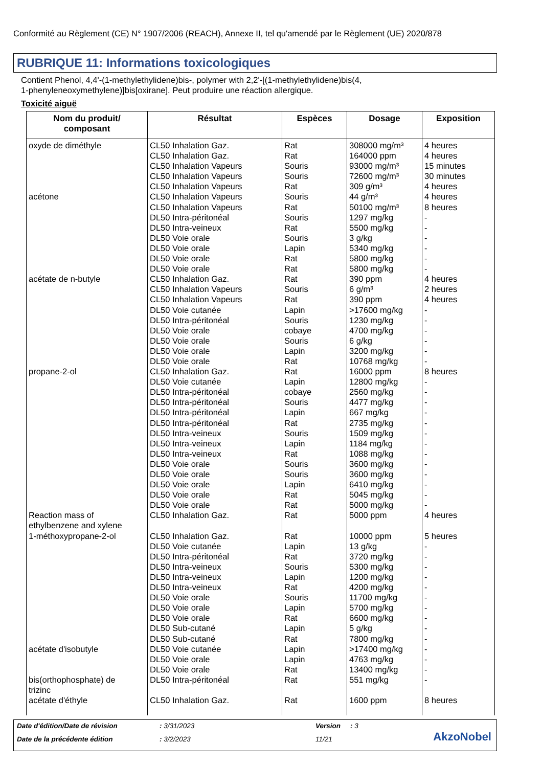Conformité au Règlement (CE) N° 1907/2006 (REACH), Annexe II, tel qu'amendé par le Règlement (UE) 2020/878
RUBRIQUE 11: Informations toxicologiques
Contient Phenol, 4,4'-(1-methylethylidene)bis-, polymer with 2,2'-[(1-methylethylidene)bis(4,
1-phenyleneoxymethylene)]bis[oxirane]. Peut produire une réaction allergique.
Toxicité aiguë
| Nom du produit/ composant | Résultat | Espèces | Dosage | Exposition |
| --- | --- | --- | --- | --- |
| oxyde de diméthyle acétone acétate de n-butyle propane-2-ol Reaction mass of ethylbenzene and xylene 1-méthoxypropane-2-ol acétate d'isobutyle bis(orthophosphate) de trizinc acétate d'éthyle | CL50 Inhalation Gaz. CL50 Inhalation Gaz. CL50 Inhalation Vapeurs CL50 Inhalation Vapeurs CL50 Inhalation Vapeurs CL50 Inhalation Vapeurs CL50 Inhalation Vapeurs DL50 Intra-péritonéal DL50 Intra-veineux DL50 Voie orale DL50 Voie orale DL50 Voie orale DL50 Voie orale CL50 Inhalation Gaz. CL50 Inhalation Vapeurs CL50 Inhalation Vapeurs DL50 Voie cutanée DL50 Intra-péritonéal DL50 Voie orale DL50 Voie orale DL50 Voie orale DL50 Voie orale CL50 Inhalation Gaz. DL50 Voie cutanée DL50 Intra-péritonéal DL50 Intra-péritonéal DL50 Intra-péritonéal DL50 Intra-péritonéal DL50 Intra-veineux DL50 Intra-veineux DL50 Intra-veineux DL50 Voie orale DL50 Voie orale DL50 Voie orale DL50 Voie orale DL50 Voie orale CL50 Inhalation Gaz. CL50 Inhalation Gaz. DL50 Voie cutanée DL50 Intra-péritonéal DL50 Intra-veineux DL50 Intra-veineux DL50 Intra-veineux DL50 Voie orale DL50 Voie orale DL50 Voie orale DL50 Sub-cutané DL50 Sub-cutané DL50 Voie cutanée DL50 Voie orale DL50 Voie orale DL50 Intra-péritonéal CL50 Inhalation Gaz. | Rat Rat Souris Souris Rat Souris Rat Souris Rat Souris Lapin Rat Rat Rat Souris Rat Lapin Souris cobaye Souris Lapin Rat Rat Lapin cobaye Souris Lapin Rat Souris Lapin Rat Souris Souris Lapin Rat Rat Rat Rat Lapin Rat Souris Lapin Rat Souris Lapin Rat Lapin Rat Lapin Lapin Rat Rat Rat | 308000 mg/m³ 164000 ppm 93000 mg/m³ 72600 mg/m³ 309 g/m³ 44 g/m³ 50100 mg/m³ 1297 mg/kg 5500 mg/kg 3 g/kg 5340 mg/kg 5800 mg/kg 5800 mg/kg 390 ppm 6 g/m³ 390 ppm >17600 mg/kg 1230 mg/kg 4700 mg/kg 6 g/kg 3200 mg/kg 10768 mg/kg 16000 ppm 12800 mg/kg 2560 mg/kg 4477 mg/kg 667 mg/kg 2735 mg/kg 1509 mg/kg 1184 mg/kg 1088 mg/kg 3600 mg/kg 3600 mg/kg 6410 mg/kg 5045 mg/kg 5000 mg/kg 5000 ppm 10000 ppm 13 g/kg 3720 mg/kg 5300 mg/kg 1200 mg/kg 4200 mg/kg 11700 mg/kg 5700 mg/kg 6600 mg/kg 5 g/kg 7800 mg/kg >17400 mg/kg 4763 mg/kg 13400 mg/kg 551 mg/kg 1600 ppm | 4 heures 4 heures 15 minutes 30 minutes 4 heures 4 heures 8 heures - - - - - - 4 heures 2 heures 4 heures - - - - - - 8 heures - - - - - - - - - - - - - 4 heures 5 heures - - - - - - - - - - - - - - 8 heures |
Date d'édition/Date de révision
: 3/31/2023 Version : 3
Date de la précédente édition : 3/2/2023 11/21 AkzoNobel